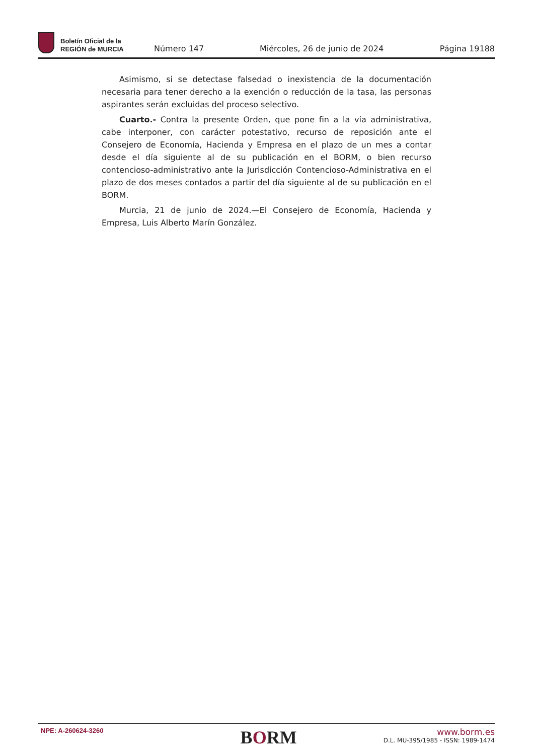Boletín Oficial de la
REGIÓN de MURCIA
Número 147
Miércoles, 26 de junio de 2024
Página 19188
Asimismo, si se detectase falsedad o inexistencia de la documentación necesaria para tener derecho a la exención o reducción de la tasa, las personas aspirantes serán excluidas del proceso selectivo.
Cuarto.- Contra la presente Orden, que pone fin a la vía administrativa, cabe interponer, con carácter potestativo, recurso de reposición ante el Consejero de Economía, Hacienda y Empresa en el plazo de un mes a contar desde el día siguiente al de su publicación en el BORM, o bien recurso contencioso-administrativo ante la Jurisdicción Contencioso-Administrativa en el plazo de dos meses contados a partir del día siguiente al de su publicación en el BORM.
Murcia, 21 de junio de 2024.—El Consejero de Economía, Hacienda y Empresa, Luis Alberto Marín González.
NPE: A-260624-3260
BORM
www.borm.es
D.L. MU-395/1985 - ISSN: 1989-1474